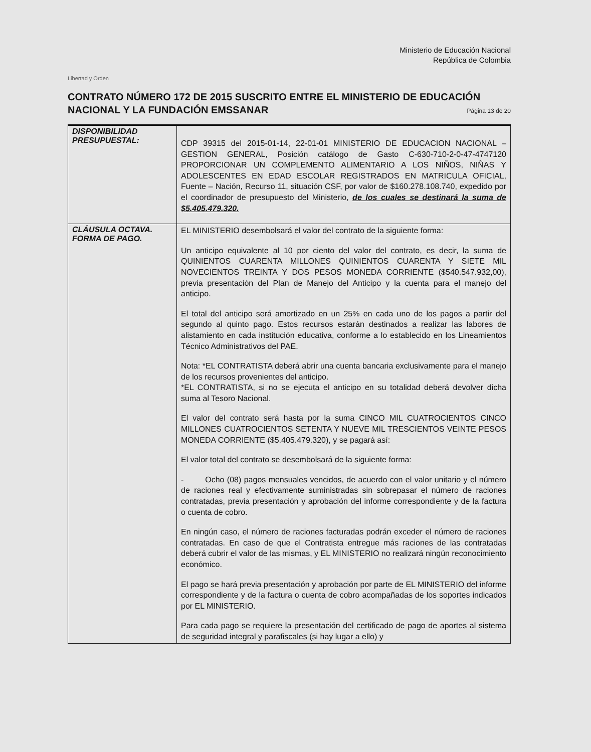Libertad y Orden
Ministerio de Educación Nacional
República de Colombia
CONTRATO NÚMERO 172 DE 2015 SUSCRITO ENTRE EL MINISTERIO DE EDUCACIÓN NACIONAL Y LA FUNDACIÓN EMSSANAR
Página 13 de 20
| DISPONIBILIDAD PRESUPUESTAL: | CDP 39315 del 2015-01-14, 22-01-01 MINISTERIO DE EDUCACION NACIONAL – GESTION GENERAL, Posición catálogo de Gasto C-630-710-2-0-47-4747120 PROPORCIONAR UN COMPLEMENTO ALIMENTARIO A LOS NIÑOS, NIÑAS Y ADOLESCENTES EN EDAD ESCOLAR REGISTRADOS EN MATRICULA OFICIAL, Fuente – Nación, Recurso 11, situación CSF, por valor de $160.278.108.740, expedido por el coordinador de presupuesto del Ministerio, de los cuales se destinará la suma de $5.405.479.320. |
| CLÁUSULA OCTAVA. FORMA DE PAGO. | EL MINISTERIO desembolsará el valor del contrato de la siguiente forma: Un anticipo equivalente al 10 por ciento del valor del contrato, es decir, la suma de QUINIENTOS CUARENTA MILLONES QUINIENTOS CUARENTA Y SIETE MIL NOVECIENTOS TREINTA Y DOS PESOS MONEDA CORRIENTE ($540.547.932,00), previa presentación del Plan de Manejo del Anticipo y la cuenta para el manejo del anticipo. El total del anticipo será amortizado en un 25% en cada uno de los pagos a partir del segundo al quinto pago. Estos recursos estarán destinados a realizar las labores de alistamiento en cada institución educativa, conforme a lo establecido en los Lineamientos Técnico Administrativos del PAE. Nota: *EL CONTRATISTA deberá abrir una cuenta bancaria exclusivamente para el manejo de los recursos provenientes del anticipo. *EL CONTRATISTA, si no se ejecuta el anticipo en su totalidad deberá devolver dicha suma al Tesoro Nacional. El valor del contrato será hasta por la suma CINCO MIL CUATROCIENTOS CINCO MILLONES CUATROCIENTOS SETENTA Y NUEVE MIL TRESCIENTOS VEINTE PESOS MONEDA CORRIENTE ($5.405.479.320), y se pagará así: El valor total del contrato se desembolsará de la siguiente forma: - Ocho (08) pagos mensuales vencidos, de acuerdo con el valor unitario y el número de raciones real y efectivamente suministradas sin sobrepasar el número de raciones contratadas, previa presentación y aprobación del informe correspondiente y de la factura o cuenta de cobro. En ningún caso, el número de raciones facturadas podrán exceder el número de raciones contratadas. En caso de que el Contratista entregue más raciones de las contratadas deberá cubrir el valor de las mismas, y EL MINISTERIO no realizará ningún reconocimiento económico. El pago se hará previa presentación y aprobación por parte de EL MINISTERIO del informe correspondiente y de la factura o cuenta de cobro acompañadas de los soportes indicados por EL MINISTERIO. Para cada pago se requiere la presentación del certificado de pago de aportes al sistema de seguridad integral y parafiscales (si hay lugar a ello) y |